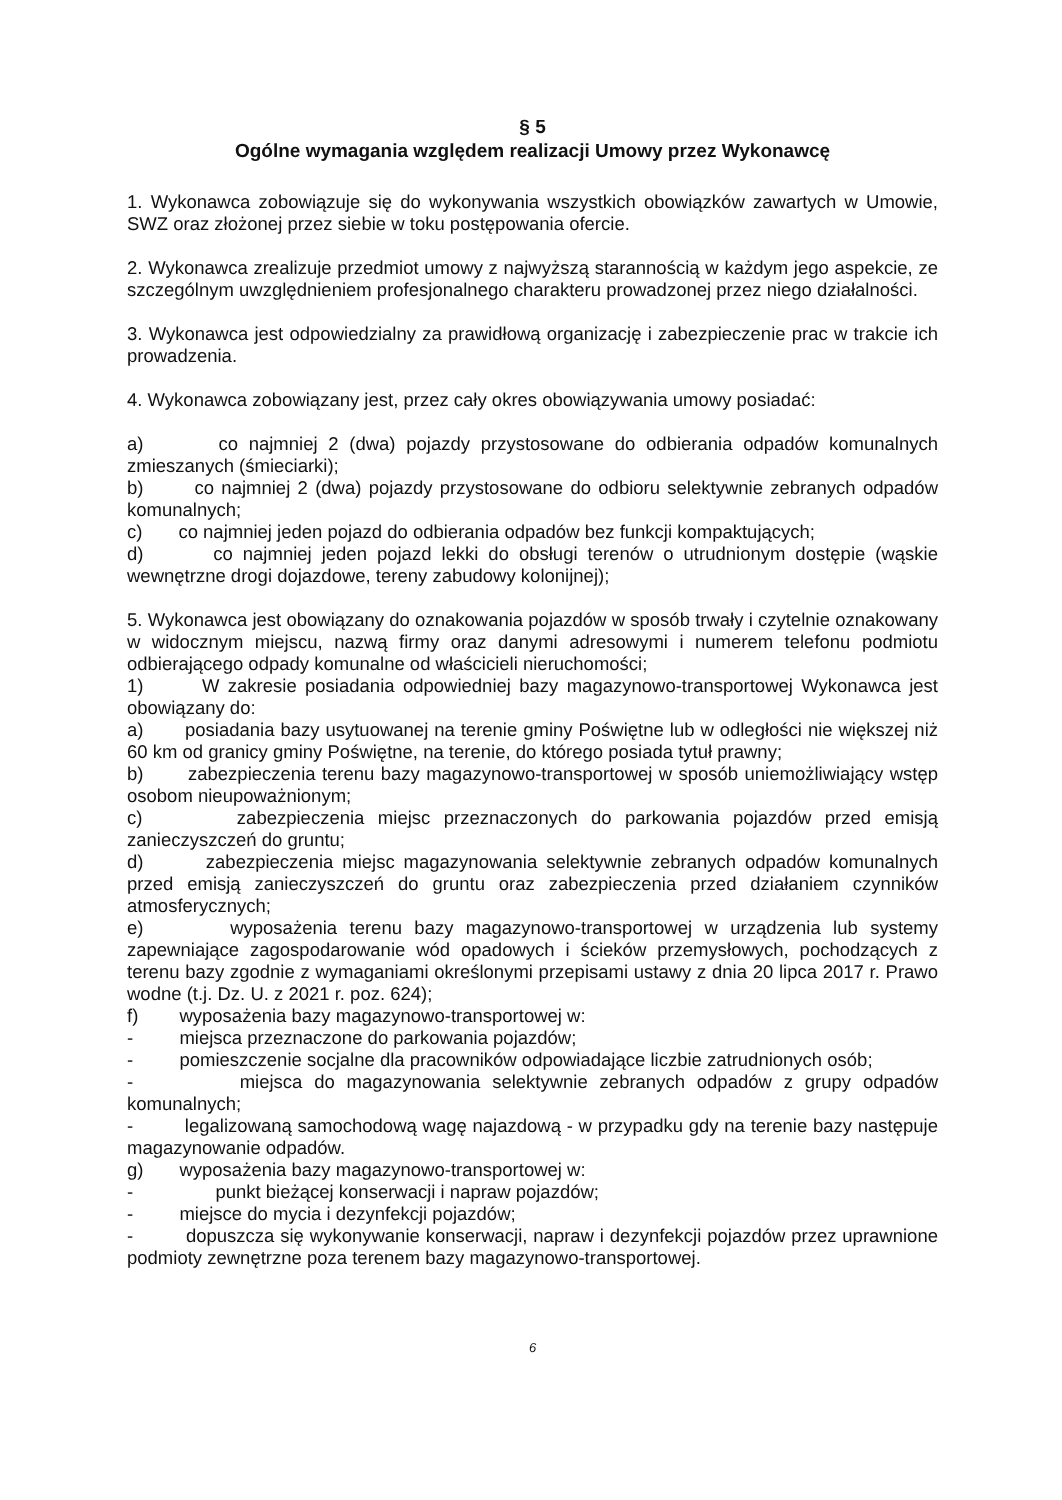§ 5
Ogólne wymagania względem realizacji Umowy przez Wykonawcę
1. Wykonawca zobowiązuje się do wykonywania wszystkich obowiązków zawartych w Umowie, SWZ oraz złożonej przez siebie w toku postępowania ofercie.
2. Wykonawca zrealizuje przedmiot umowy z najwyższą starannością w każdym jego aspekcie, ze szczególnym uwzględnieniem profesjonalnego charakteru prowadzonej przez niego działalności.
3. Wykonawca jest odpowiedzialny za prawidłową organizację i zabezpieczenie prac w trakcie ich prowadzenia.
4. Wykonawca zobowiązany jest, przez cały okres obowiązywania umowy posiadać:
a) co najmniej 2 (dwa) pojazdy przystosowane do odbierania odpadów komunalnych zmieszanych (śmieciarki);
b) co najmniej 2 (dwa) pojazdy przystosowane do odbioru selektywnie zebranych odpadów komunalnych;
c) co najmniej jeden pojazd do odbierania odpadów bez funkcji kompaktujących;
d) co najmniej jeden pojazd lekki do obsługi terenów o utrudnionym dostępie (wąskie wewnętrzne drogi dojazdowe, tereny zabudowy kolonijnej);
5. Wykonawca jest obowiązany do oznakowania pojazdów w sposób trwały i czytelnie oznakowany w widocznym miejscu, nazwą firmy oraz danymi adresowymi i numerem telefonu podmiotu odbierającego odpady komunalne od właścicieli nieruchomości;
1) W zakresie posiadania odpowiedniej bazy magazynowo-transportowej Wykonawca jest obowiązany do:
a) posiadania bazy usytuowanej na terenie gminy Poświętne lub w odległości nie większej niż 60 km od granicy gminy Poświętne, na terenie, do którego posiada tytuł prawny;
b) zabezpieczenia terenu bazy magazynowo-transportowej w sposób uniemożliwiający wstęp osobom nieupoważnionym;
c) zabezpieczenia miejsc przeznaczonych do parkowania pojazdów przed emisją zanieczyszczeń do gruntu;
d) zabezpieczenia miejsc magazynowania selektywnie zebranych odpadów komunalnych przed emisją zanieczyszczeń do gruntu oraz zabezpieczenia przed działaniem czynników atmosferycznych;
e) wyposażenia terenu bazy magazynowo-transportowej w urządzenia lub systemy zapewniające zagospodarowanie wód opadowych i ścieków przemysłowych, pochodzących z terenu bazy zgodnie z wymaganiami określonymi przepisami ustawy z dnia 20 lipca 2017 r. Prawo wodne (t.j. Dz. U. z 2021 r. poz. 624);
f) wyposażenia bazy magazynowo-transportowej w:
- miejsca przeznaczone do parkowania pojazdów;
- pomieszczenie socjalne dla pracowników odpowiadające liczbie zatrudnionych osób;
- miejsca do magazynowania selektywnie zebranych odpadów z grupy odpadów komunalnych;
- legalizowaną samochodową wagę najazdową - w przypadku gdy na terenie bazy następuje magazynowanie odpadów.
g) wyposażenia bazy magazynowo-transportowej w:
- punkt bieżącej konserwacji i napraw pojazdów;
- miejsce do mycia i dezynfekcji pojazdów;
- dopuszcza się wykonywanie konserwacji, napraw i dezynfekcji pojazdów przez uprawnione podmioty zewnętrzne poza terenem bazy magazynowo-transportowej.
6